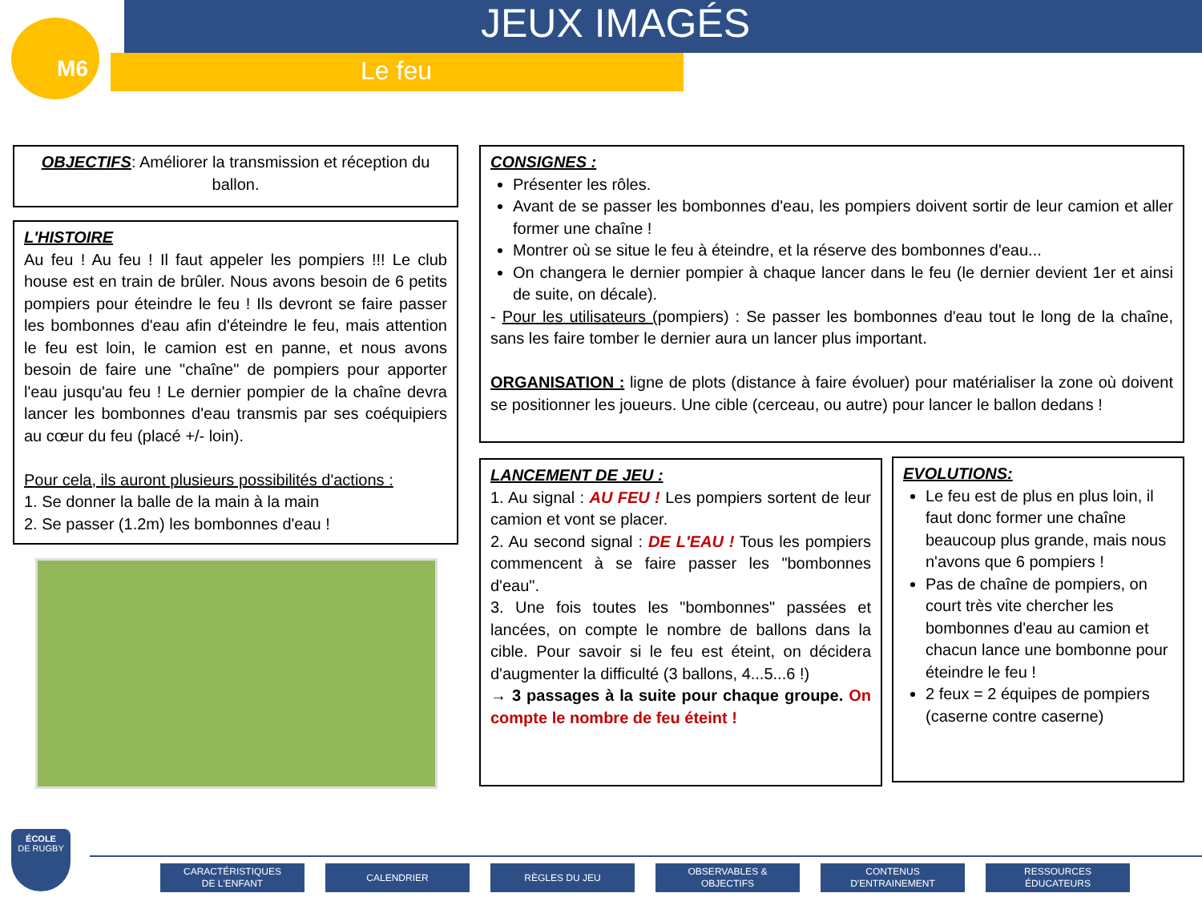M6 JEUX IMAGÉS
Le feu
OBJECTIFS: Améliorer la transmission et réception du ballon.
L'HISTOIRE
Au feu ! Au feu ! Il faut appeler les pompiers !!! Le club house est en train de brûler. Nous avons besoin de 6 petits pompiers pour éteindre le feu ! Ils devront se faire passer les bombonnes d'eau afin d'éteindre le feu, mais attention le feu est loin, le camion est en panne, et nous avons besoin de faire une "chaîne" de pompiers pour apporter l'eau jusqu'au feu ! Le dernier pompier de la chaîne devra lancer les bombonnes d'eau transmis par ses coéquipiers au cœur du feu (placé +/- loin).
Pour cela, ils auront plusieurs possibilités d'actions :
1. Se donner la balle de la main à la main
2. Se passer (1.2m) les bombonnes d'eau !
CONSIGNES :
Présenter les rôles.
Avant de se passer les bombonnes d'eau, les pompiers doivent sortir de leur camion et aller former une chaîne !
Montrer où se situe le feu à éteindre, et la réserve des bombonnes d'eau...
On changera le dernier pompier à chaque lancer dans le feu (le dernier devient 1er et ainsi de suite, on décale).
- Pour les utilisateurs (pompiers) : Se passer les bombonnes d'eau tout le long de la chaîne, sans les faire tomber le dernier aura un lancer plus important.
ORGANISATION : ligne de plots (distance à faire évoluer) pour matérialiser la zone où doivent se positionner les joueurs. Une cible (cerceau, ou autre) pour lancer le ballon dedans !
LANCEMENT DE JEU :
1. Au signal : AU FEU ! Les pompiers sortent de leur camion et vont se placer.
2. Au second signal : DE L'EAU ! Tous les pompiers commencent à se faire passer les "bombonnes d'eau".
3. Une fois toutes les "bombonnes" passées et lancées, on compte le nombre de ballons dans la cible. Pour savoir si le feu est éteint, on décidera d'augmenter la difficulté (3 ballons, 4...5...6 !)
→ 3 passages à la suite pour chaque groupe. On compte le nombre de feu éteint !
EVOLUTIONS:
Le feu est de plus en plus loin, il faut donc former une chaîne beaucoup plus grande, mais nous n'avons que 6 pompiers !
Pas de chaîne de pompiers, on court très vite chercher les bombonnes d'eau au camion et chacun lance une bombonne pour éteindre le feu !
2 feux = 2 équipes de pompiers (caserne contre caserne)
ÉCOLE
DE RUGBY
CARACTÉRISTIQUES
DE L'ENFANT
CALENDRIER RÈGLES DU JEU
OBSERVABLES &
OBJECTIFS
CONTENUS
D'ENTRAINEMENT
RESSOURCES
ÉDUCATEURS